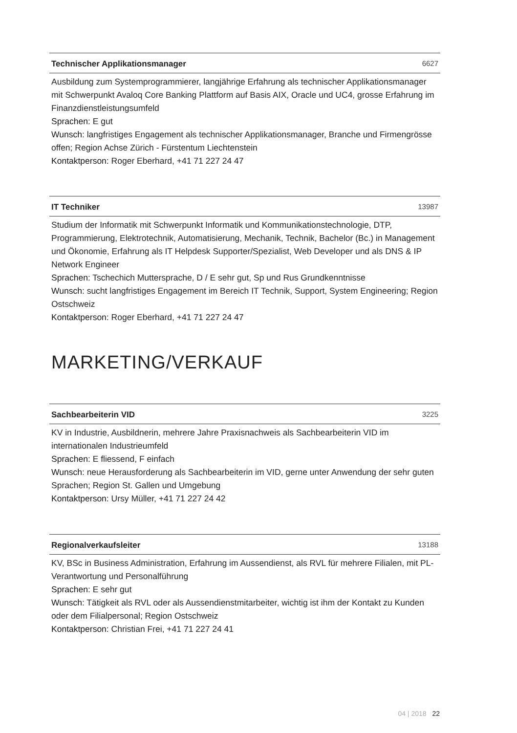Technischer Applikationsmanager 6627
Ausbildung zum Systemprogrammierer, langjährige Erfahrung als technischer Applikationsmanager mit Schwerpunkt Avaloq Core Banking Plattform auf Basis AIX, Oracle und UC4, grosse Erfahrung im Finanzdienstleistungsumfeld
Sprachen: E gut
Wunsch: langfristiges Engagement als technischer Applikationsmanager, Branche und Firmengrösse offen; Region Achse Zürich - Fürstentum Liechtenstein
Kontaktperson: Roger Eberhard, +41 71 227 24 47
IT Techniker 13987
Studium der Informatik mit Schwerpunkt Informatik und Kommunikationstechnologie, DTP, Programmierung, Elektrotechnik, Automatisierung, Mechanik, Technik, Bachelor (Bc.) in Management und Ökonomie, Erfahrung als IT Helpdesk Supporter/Spezialist, Web Developer und als DNS & IP Network Engineer
Sprachen: Tschechich Muttersprache, D / E sehr gut, Sp und Rus Grundkenntnisse
Wunsch: sucht langfristiges Engagement im Bereich IT Technik, Support, System Engineering; Region Ostschweiz
Kontaktperson: Roger Eberhard, +41 71 227 24 47
MARKETING/VERKAUF
Sachbearbeiterin VID 3225
KV in Industrie, Ausbildnerin, mehrere Jahre Praxisnachweis als Sachbearbeiterin VID im internationalen Industrieumfeld
Sprachen: E fliessend, F einfach
Wunsch: neue Herausforderung als Sachbearbeiterin im VID, gerne unter Anwendung der sehr guten Sprachen; Region St. Gallen und Umgebung
Kontaktperson: Ursy Müller, +41 71 227 24 42
Regionalverkaufsleiter 13188
KV, BSc in Business Administration, Erfahrung im Aussendienst, als RVL für mehrere Filialen, mit PL-Verantwortung und Personalführung
Sprachen: E sehr gut
Wunsch: Tätigkeit als RVL oder als Aussendienstmitarbeiter, wichtig ist ihm der Kontakt zu Kunden oder dem Filialpersonal; Region Ostschweiz
Kontaktperson: Christian Frei, +41 71 227 24 41
04 | 2018 22